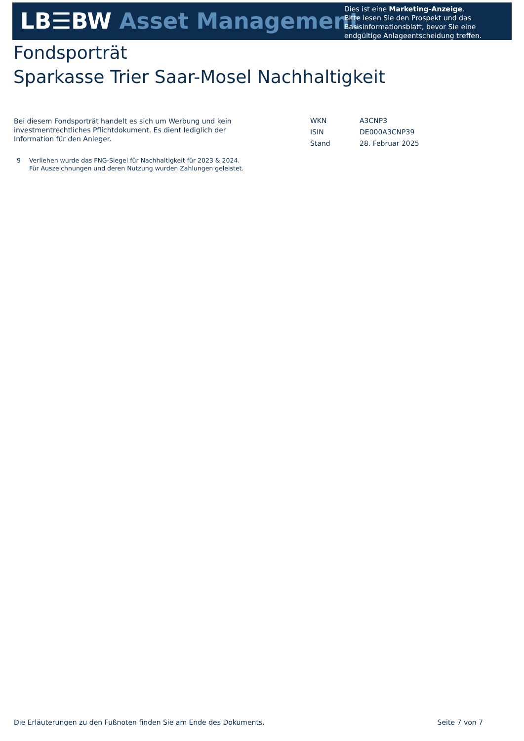LB☰BW Asset Management
Dies ist eine Marketing-Anzeige.
Bitte lesen Sie den Prospekt und das Basisinformationsblatt, bevor Sie eine endgültige Anlageentscheidung treffen.
Fondsporträt
Sparkasse Trier Saar-Mosel Nachhaltigkeit
Bei diesem Fondsporträt handelt es sich um Werbung und kein investmentrechtliches Pflichtdokument. Es dient lediglich der Information für den Anleger.
| WKN | A3CNP3 |
| ISIN | DE000A3CNP39 |
| Stand | 28. Februar 2025 |
9 Verliehen wurde das FNG-Siegel für Nachhaltigkeit für 2023 & 2024.
Für Auszeichnungen und deren Nutzung wurden Zahlungen geleistet.
Die Erläuterungen zu den Fußnoten finden Sie am Ende des Dokuments. Seite 7 von 7